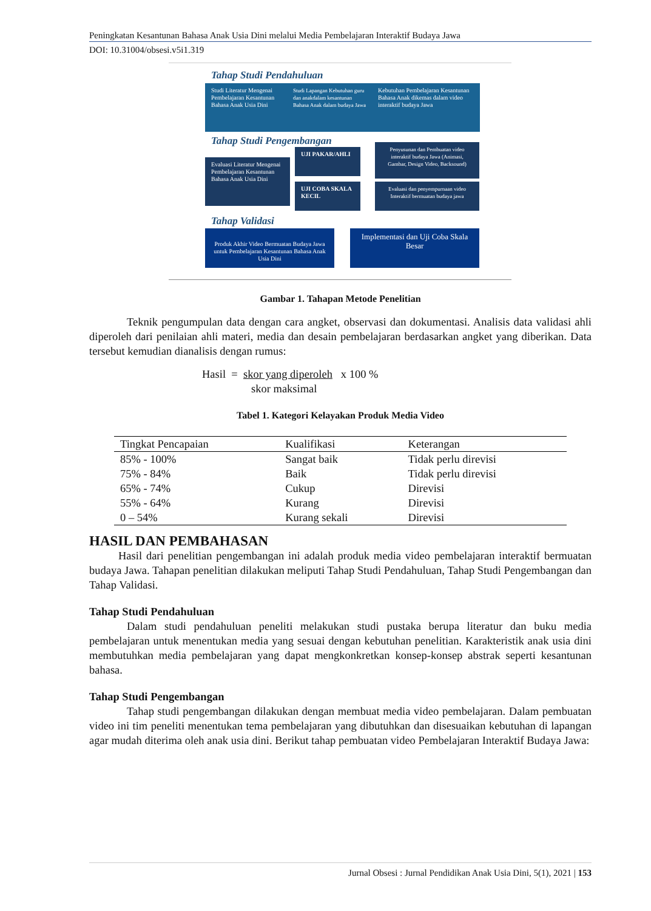Peningkatan Kesantunan Bahasa Anak Usia Dini melalui Media Pembelajaran Interaktif Budaya Jawa
DOI: 10.31004/obsesi.v5i1.319
Tahap Studi Pendahuluan
Studi Literatur Mengenai Pembelajaran Kesantunan Bahasa Anak Usia Dini
Studi Lapangan Kebutuhan guru dan anakdalam kesantunan Bahasa Anak dalam budaya Jawa
Kebutuhan Pembelajaran Kesantunan Bahasa Anak dikemas dalam video interaktif budaya Jawa
Tahap Studi Pengembangan
Evaluasi Literatur Mengenai Pembelajaran Kesantunan Bahasa Anak Usia Dini
UJI PAKAR/AHLI
Penyusunan dan Pembuatan video interaktif budaya Jawa (Animasi, Gambar, Design Video, Backsound)
UJI COBA SKALA KECIL
Evaluasi dan penyempurnaan video Interaktif bermuatan budaya jawa
Tahap Validasi
Produk Akhir Video Bermuatan Budaya Jawa untuk Pembelajaran Kesantunan Bahasa Anak Usia Dini
Implementasi dan Uji Coba Skala Besar
Gambar 1. Tahapan Metode Penelitian
Teknik pengumpulan data dengan cara angket, observasi dan dokumentasi. Analisis data validasi ahli diperoleh dari penilaian ahli materi, media dan desain pembelajaran berdasarkan angket yang diberikan. Data tersebut kemudian dianalisis dengan rumus:
Hasil = skor yang diperoleh x 100 %
skor maksimal
Tabel 1. Kategori Kelayakan Produk Media Video
| Tingkat Pencapaian | Kualifikasi | Keterangan |
| --- | --- | --- |
| 85% - 100% | Sangat baik | Tidak perlu direvisi |
| 75% - 84% | Baik | Tidak perlu direvisi |
| 65% - 74% | Cukup | Direvisi |
| 55% - 64% | Kurang | Direvisi |
| 0 – 54% | Kurang sekali | Direvisi |
HASIL DAN PEMBAHASAN
Hasil dari penelitian pengembangan ini adalah produk media video pembelajaran interaktif bermuatan budaya Jawa. Tahapan penelitian dilakukan meliputi Tahap Studi Pendahuluan, Tahap Studi Pengembangan dan Tahap Validasi.
Tahap Studi Pendahuluan
Dalam studi pendahuluan peneliti melakukan studi pustaka berupa literatur dan buku media pembelajaran untuk menentukan media yang sesuai dengan kebutuhan penelitian. Karakteristik anak usia dini membutuhkan media pembelajaran yang dapat mengkonkretkan konsep-konsep abstrak seperti kesantunan bahasa.
Tahap Studi Pengembangan
Tahap studi pengembangan dilakukan dengan membuat media video pembelajaran. Dalam pembuatan video ini tim peneliti menentukan tema pembelajaran yang dibutuhkan dan disesuaikan kebutuhan di lapangan agar mudah diterima oleh anak usia dini. Berikut tahap pembuatan video Pembelajaran Interaktif Budaya Jawa:
Jurnal Obsesi : Jurnal Pendidikan Anak Usia Dini, 5(1), 2021 | 153